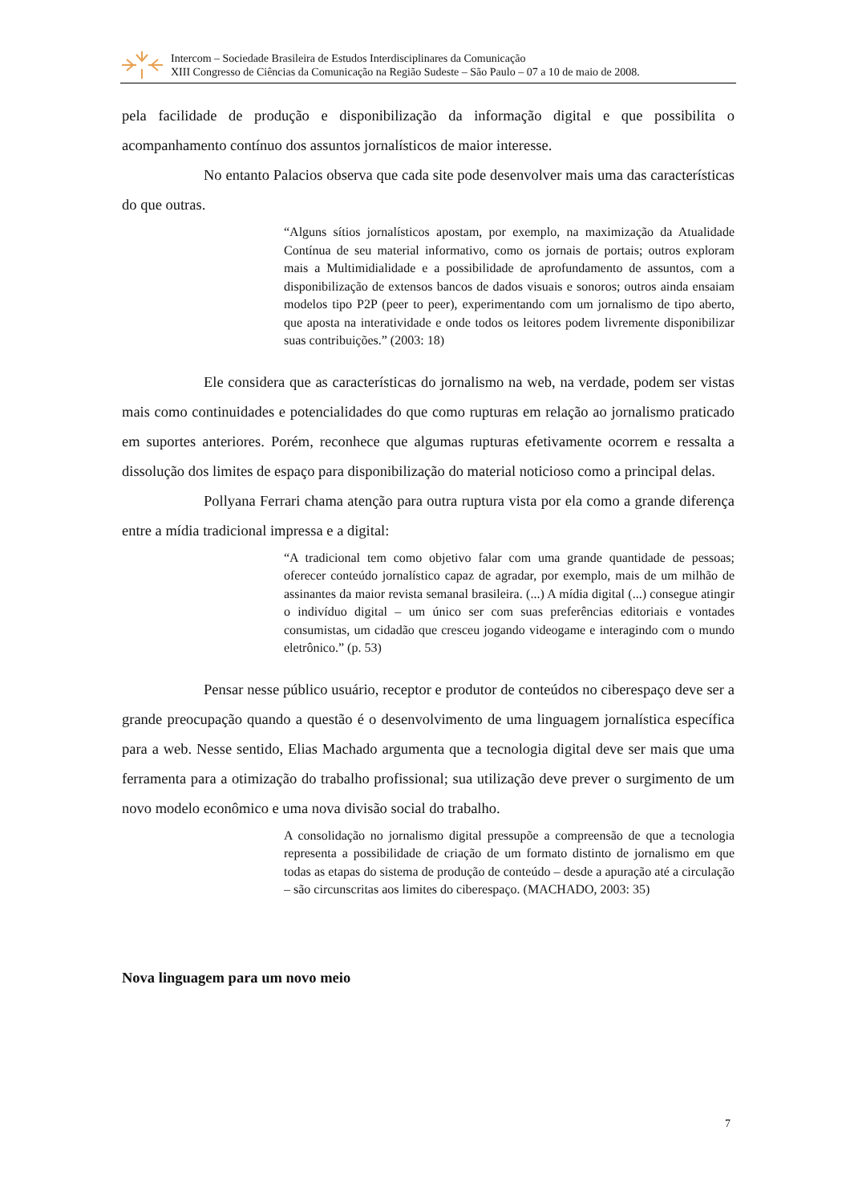Intercom – Sociedade Brasileira de Estudos Interdisciplinares da Comunicação
XIII Congresso de Ciências da Comunicação na Região Sudeste – São Paulo – 07 a 10 de maio de 2008.
pela facilidade de produção e disponibilização da informação digital e que possibilita o acompanhamento contínuo dos assuntos jornalísticos de maior interesse.
No entanto Palacios observa que cada site pode desenvolver mais uma das características do que outras.
“Alguns sítios jornalísticos apostam, por exemplo, na maximização da Atualidade Contínua de seu material informativo, como os jornais de portais; outros exploram mais a Multimidialidade e a possibilidade de aprofundamento de assuntos, com a disponibilização de extensos bancos de dados visuais e sonoros; outros ainda ensaiam modelos tipo P2P (peer to peer), experimentando com um jornalismo de tipo aberto, que aposta na interatividade e onde todos os leitores podem livremente disponibilizar suas contribuições.” (2003: 18)
Ele considera que as características do jornalismo na web, na verdade, podem ser vistas mais como continuidades e potencialidades do que como rupturas em relação ao jornalismo praticado em suportes anteriores. Porém, reconhece que algumas rupturas efetivamente ocorrem e ressalta a dissolução dos limites de espaço para disponibilização do material noticioso como a principal delas.
Pollyana Ferrari chama atenção para outra ruptura vista por ela como a grande diferença entre a mídia tradicional impressa e a digital:
“A tradicional tem como objetivo falar com uma grande quantidade de pessoas; oferecer conteúdo jornalístico capaz de agradar, por exemplo, mais de um milhão de assinantes da maior revista semanal brasileira. (...) A mídia digital (...) consegue atingir o indivíduo digital – um único ser com suas preferências editoriais e vontades consumistas, um cidadão que cresceu jogando videogame e interagindo com o mundo eletrônico.” (p. 53)
Pensar nesse público usuário, receptor e produtor de conteúdos no ciberespaço deve ser a grande preocupação quando a questão é o desenvolvimento de uma linguagem jornalística específica para a web. Nesse sentido, Elias Machado argumenta que a tecnologia digital deve ser mais que uma ferramenta para a otimização do trabalho profissional; sua utilização deve prever o surgimento de um novo modelo econômico e uma nova divisão social do trabalho.
A consolidação no jornalismo digital pressupõe a compreensão de que a tecnologia representa a possibilidade de criação de um formato distinto de jornalismo em que todas as etapas do sistema de produção de conteúdo – desde a apuração até a circulação – são circunscritas aos limites do ciberespaço. (MACHADO, 2003: 35)
Nova linguagem para um novo meio
7